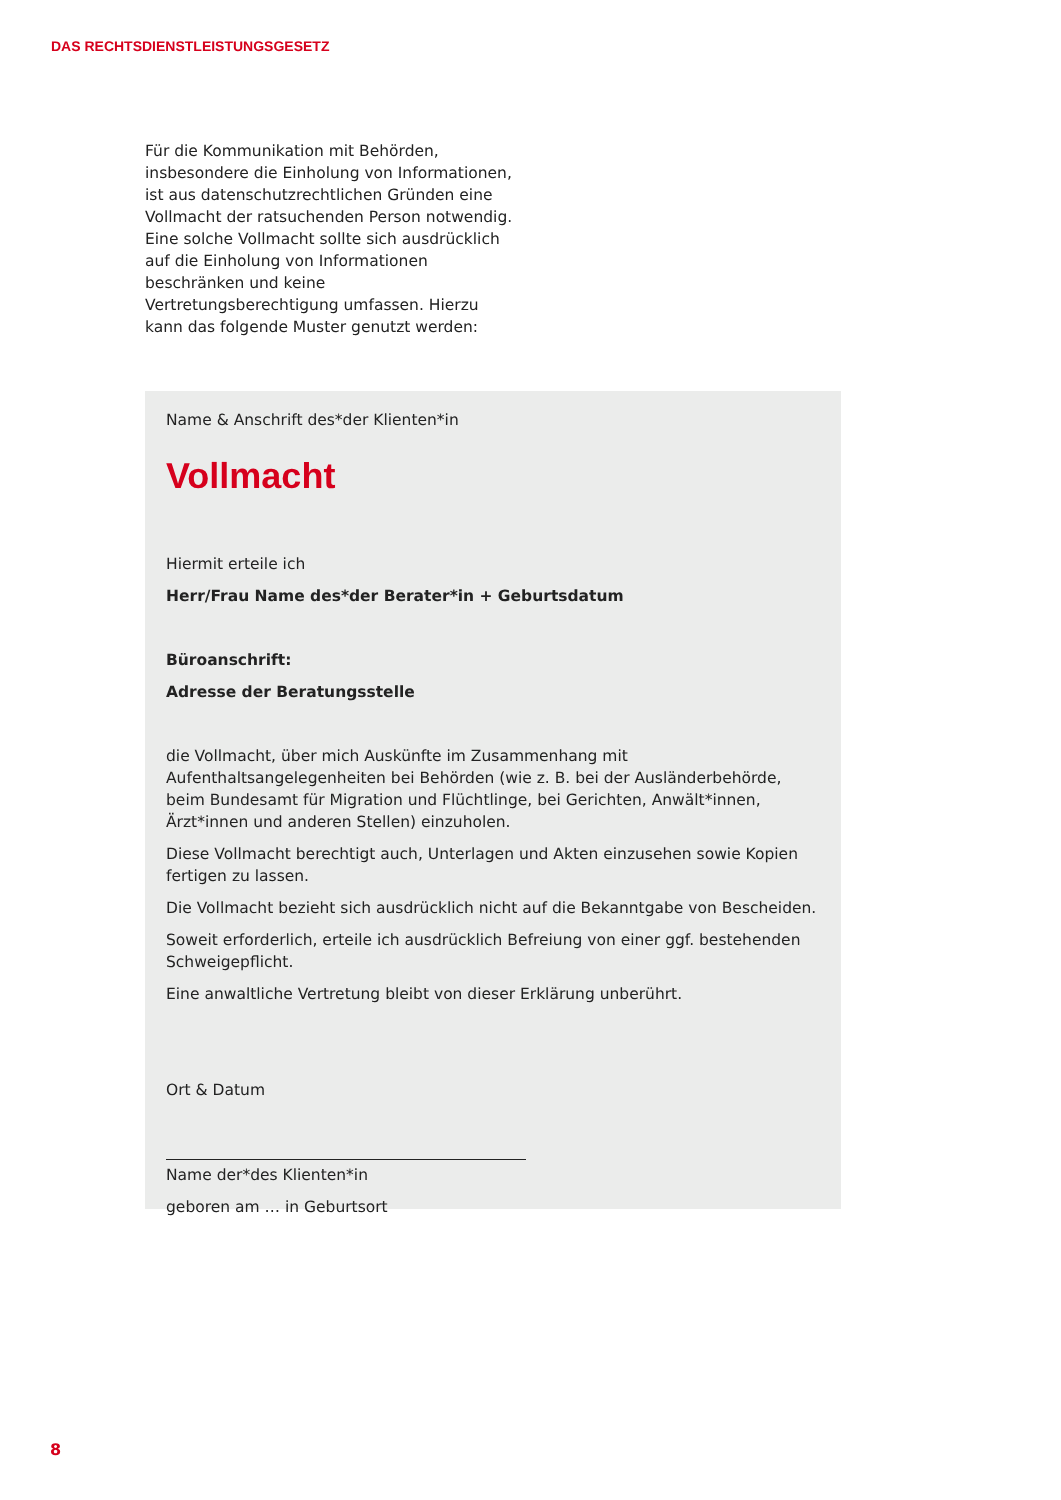DAS RECHTSDIENSTLEISTUNGSGESETZ
Für die Kommunikation mit Behörden, insbesondere die Einholung von Informationen, ist aus datenschutzrechtlichen Gründen eine Vollmacht der ratsuchenden Person notwendig. Eine solche Vollmacht sollte sich ausdrücklich auf die Einholung von Informationen beschränken und keine Vertretungsberechtigung umfassen. Hierzu kann das folgende Muster genutzt werden:
Name & Anschrift des*der Klienten*in
Vollmacht
Hiermit erteile ich
Herr/Frau Name des*der Berater*in + Geburtsdatum
Büroanschrift:
Adresse der Beratungsstelle
die Vollmacht, über mich Auskünfte im Zusammenhang mit Aufenthaltsangelegenheiten bei Behörden (wie z. B. bei der Ausländerbehörde, beim Bundesamt für Migration und Flüchtlinge, bei Gerichten, Anwält*innen, Ärzt*innen und anderen Stellen) einzuholen.
Diese Vollmacht berechtigt auch, Unterlagen und Akten einzusehen sowie Kopien fertigen zu lassen.
Die Vollmacht bezieht sich ausdrücklich nicht auf die Bekanntgabe von Bescheiden.
Soweit erforderlich, erteile ich ausdrücklich Befreiung von einer ggf. bestehenden Schweigepflicht.
Eine anwaltliche Vertretung bleibt von dieser Erklärung unberührt.
Ort & Datum
Name der*des Klienten*in
geboren am … in Geburtsort
8